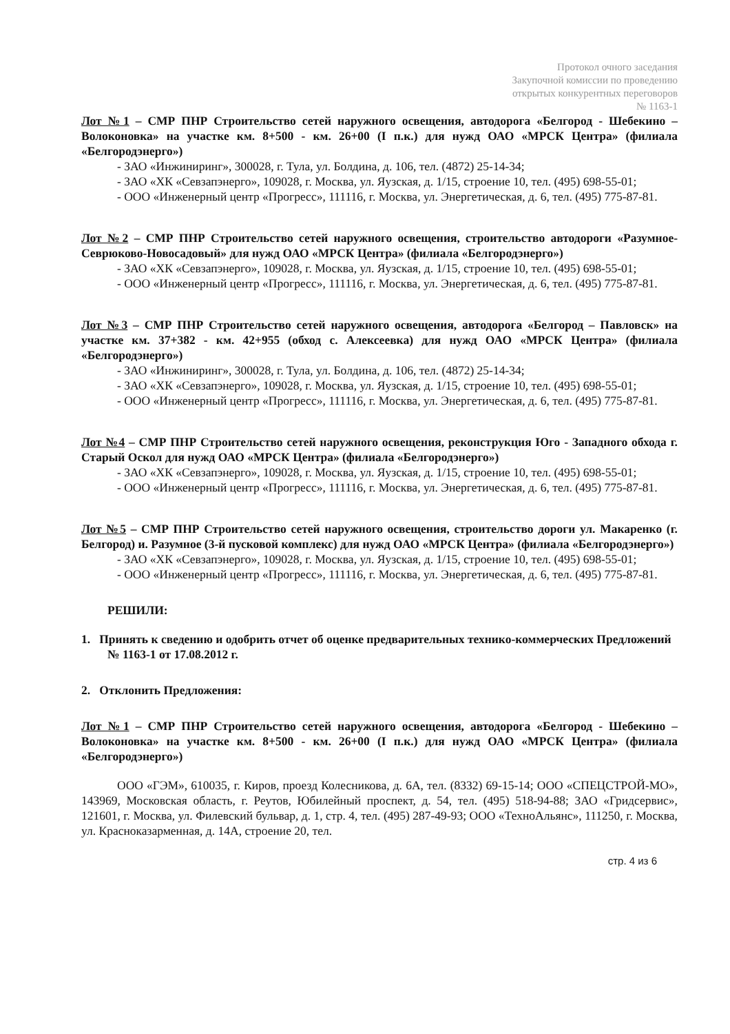Протокол очного заседания
Закупочной комиссии по проведению
открытых конкурентных переговоров
№ 1163-1
Лот №1 – СМР ПНР Строительство сетей наружного освещения, автодорога «Белгород - Шебекино – Волоконовка» на участке км. 8+500 - км. 26+00 (I п.к.) для нужд ОАО «МРСК Центра» (филиала «Белгородэнерго»)
- ЗАО «Инжиниринг», 300028, г. Тула, ул. Болдина, д. 106, тел. (4872) 25-14-34;
- ЗАО «ХК «Севзапэнерго», 109028, г. Москва, ул. Яузская, д. 1/15, строение 10, тел. (495) 698-55-01;
- ООО «Инженерный центр «Прогресс», 111116, г. Москва, ул. Энергетическая, д. 6, тел. (495) 775-87-81.
Лот №2 – СМР ПНР Строительство сетей наружного освещения, строительство автодороги «Разумное-Севрюково-Новосадовый» для нужд ОАО «МРСК Центра» (филиала «Белгородэнерго»)
- ЗАО «ХК «Севзапэнерго», 109028, г. Москва, ул. Яузская, д. 1/15, строение 10, тел. (495) 698-55-01;
- ООО «Инженерный центр «Прогресс», 111116, г. Москва, ул. Энергетическая, д. 6, тел. (495) 775-87-81.
Лот №3 – СМР ПНР Строительство сетей наружного освещения, автодорога «Белгород – Павловск» на участке км. 37+382 - км. 42+955 (обход с. Алексеевка) для нужд ОАО «МРСК Центра» (филиала «Белгородэнерго»)
- ЗАО «Инжиниринг», 300028, г. Тула, ул. Болдина, д. 106, тел. (4872) 25-14-34;
- ЗАО «ХК «Севзапэнерго», 109028, г. Москва, ул. Яузская, д. 1/15, строение 10, тел. (495) 698-55-01;
- ООО «Инженерный центр «Прогресс», 111116, г. Москва, ул. Энергетическая, д. 6, тел. (495) 775-87-81.
Лот №4 – СМР ПНР Строительство сетей наружного освещения, реконструкция Юго - Западного обхода г. Старый Оскол для нужд ОАО «МРСК Центра» (филиала «Белгородэнерго»)
- ЗАО «ХК «Севзапэнерго», 109028, г. Москва, ул. Яузская, д. 1/15, строение 10, тел. (495) 698-55-01;
- ООО «Инженерный центр «Прогресс», 111116, г. Москва, ул. Энергетическая, д. 6, тел. (495) 775-87-81.
Лот №5 – СМР ПНР Строительство сетей наружного освещения, строительство дороги ул. Макаренко (г. Белгород) и. Разумное (3-й пусковой комплекс) для нужд ОАО «МРСК Центра» (филиала «Белгородэнерго»)
- ЗАО «ХК «Севзапэнерго», 109028, г. Москва, ул. Яузская, д. 1/15, строение 10, тел. (495) 698-55-01;
- ООО «Инженерный центр «Прогресс», 111116, г. Москва, ул. Энергетическая, д. 6, тел. (495) 775-87-81.
РЕШИЛИ:
1. Принять к сведению и одобрить отчет об оценке предварительных технико-коммерческих Предложений № 1163-1 от 17.08.2012 г.
2. Отклонить Предложения:
Лот №1 – СМР ПНР Строительство сетей наружного освещения, автодорога «Белгород - Шебекино – Волоконовка» на участке км. 8+500 - км. 26+00 (I п.к.) для нужд ОАО «МРСК Центра» (филиала «Белгородэнерго»)
ООО «ГЭМ», 610035, г. Киров, проезд Колесникова, д. 6А, тел. (8332) 69-15-14; ООО «СПЕЦСТРОЙ-МО», 143969, Московская область, г. Реутов, Юбилейный проспект, д. 54, тел. (495) 518-94-88; ЗАО «Гридсервис», 121601, г. Москва, ул. Филевский бульвар, д. 1, стр. 4, тел. (495) 287-49-93; ООО «ТехноАльянс», 111250, г. Москва, ул. Красноказарменная, д. 14А, строение 20, тел.
стр. 4 из 6